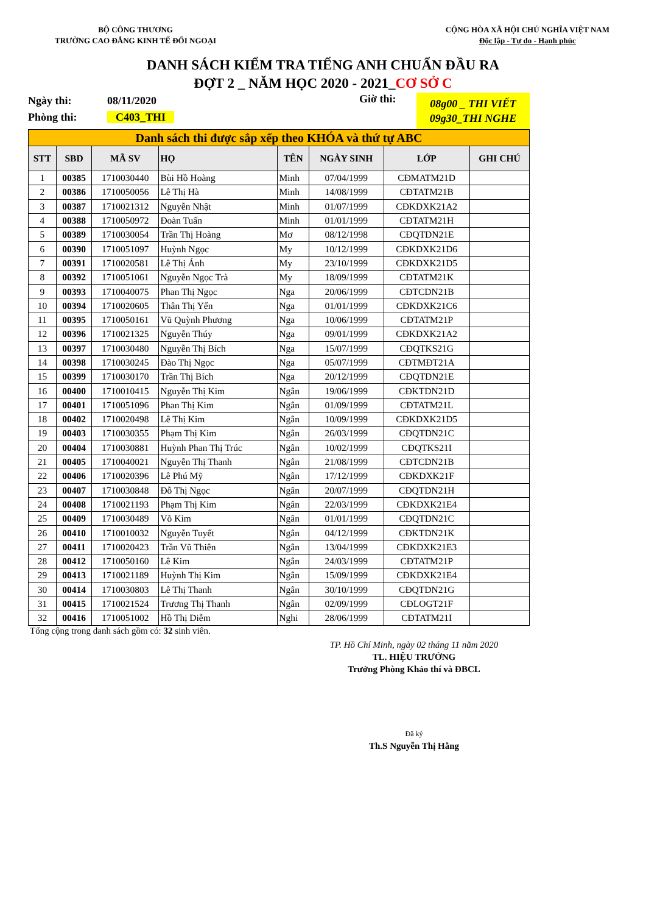BỘ CÔNG THƯƠNG
TRƯỜNG CAO ĐẲNG KINH TẾ ĐỐI NGOẠI
CỘNG HÒA XÃ HỘI CHỦ NGHĨA VIỆT NAM
Độc lập - Tự do - Hạnh phúc
DANH SÁCH KIỂM TRA TIẾNG ANH CHUẨN ĐẦU RA
ĐỢT 2 _ NĂM HỌC 2020 - 2021_CƠ SỞ C
Ngày thi:
Phòng thi:
08/11/2020
C403_THI
Giờ thi:
08g00 _ THI VIẾT
09g30_THI NGHE
| Danh sách thi được sắp xếp theo KHÓA và thứ tự ABC | | | | | | | |
| STT | SBD | MÃ SV | HỌ | TÊN | NGÀY SINH | LỚP | GHI CHÚ |
| 1 | 00385 | 1710030440 | Bùi Hồ Hoàng | Minh | 07/04/1999 | CĐMATM21D | |
| 2 | 00386 | 1710050056 | Lê Thị Hà | Minh | 14/08/1999 | CĐTATM21B | |
| 3 | 00387 | 1710021312 | Nguyễn Nhật | Minh | 01/07/1999 | CĐKDXK21A2 | |
| 4 | 00388 | 1710050972 | Đoàn Tuấn | Minh | 01/01/1999 | CĐTATM21H | |
| 5 | 00389 | 1710030054 | Trần Thị Hoàng | Mơ | 08/12/1998 | CĐQTDN21E | |
| 6 | 00390 | 1710051097 | Huỳnh Ngọc | My | 10/12/1999 | CĐKDXK21D6 | |
| 7 | 00391 | 1710020581 | Lê Thị Ánh | My | 23/10/1999 | CĐKDXK21D5 | |
| 8 | 00392 | 1710051061 | Nguyễn Ngọc Trà | My | 18/09/1999 | CĐTATM21K | |
| 9 | 00393 | 1710040075 | Phan Thị Ngọc | Nga | 20/06/1999 | CĐTCDN21B | |
| 10 | 00394 | 1710020605 | Thân Thị Yến | Nga | 01/01/1999 | CĐKDXK21C6 | |
| 11 | 00395 | 1710050161 | Vũ Quỳnh Phương | Nga | 10/06/1999 | CĐTATM21P | |
| 12 | 00396 | 1710021325 | Nguyễn Thúy | Nga | 09/01/1999 | CĐKDXK21A2 | |
| 13 | 00397 | 1710030480 | Nguyễn Thị Bích | Nga | 15/07/1999 | CĐQTKS21G | |
| 14 | 00398 | 1710030245 | Đào Thị Ngọc | Nga | 05/07/1999 | CĐTMĐT21A | |
| 15 | 00399 | 1710030170 | Trần Thị Bích | Nga | 20/12/1999 | CĐQTDN21E | |
| 16 | 00400 | 1710010415 | Nguyễn Thị Kim | Ngân | 19/06/1999 | CĐKTDN21D | |
| 17 | 00401 | 1710051096 | Phan Thị Kim | Ngân | 01/09/1999 | CĐTATM21L | |
| 18 | 00402 | 1710020498 | Lê Thị Kim | Ngân | 10/09/1999 | CĐKDXK21D5 | |
| 19 | 00403 | 1710030355 | Phạm Thị Kim | Ngân | 26/03/1999 | CĐQTDN21C | |
| 20 | 00404 | 1710030881 | Huỳnh Phan Thị Trúc | Ngân | 10/02/1999 | CĐQTKS21I | |
| 21 | 00405 | 1710040021 | Nguyễn Thị Thanh | Ngân | 21/08/1999 | CĐTCDN21B | |
| 22 | 00406 | 1710020396 | Lê Phú Mỹ | Ngân | 17/12/1999 | CĐKDXK21F | |
| 23 | 00407 | 1710030848 | Đỗ Thị Ngọc | Ngân | 20/07/1999 | CĐQTDN21H | |
| 24 | 00408 | 1710021193 | Phạm Thị Kim | Ngân | 22/03/1999 | CĐKDXK21E4 | |
| 25 | 00409 | 1710030489 | Võ Kim | Ngân | 01/01/1999 | CĐQTDN21C | |
| 26 | 00410 | 1710010032 | Nguyễn Tuyết | Ngân | 04/12/1999 | CĐKTDN21K | |
| 27 | 00411 | 1710020423 | Trần Vũ Thiên | Ngân | 13/04/1999 | CĐKDXK21E3 | |
| 28 | 00412 | 1710050160 | Lê Kim | Ngân | 24/03/1999 | CĐTATM21P | |
| 29 | 00413 | 1710021189 | Huỳnh Thị Kim | Ngân | 15/09/1999 | CĐKDXK21E4 | |
| 30 | 00414 | 1710030803 | Lê Thị Thanh | Ngân | 30/10/1999 | CĐQTDN21G | |
| 31 | 00415 | 1710021524 | Trương Thị Thanh | Ngân | 02/09/1999 | CĐLOGT21F | |
| 32 | 00416 | 1710051002 | Hồ Thị Diễm | Nghi | 28/06/1999 | CĐTATM21I | |
Tổng cộng trong danh sách gồm có: 32 sinh viên.
TP. Hồ Chí Minh, ngày 02 tháng 11 năm 2020
TL. HIỆU TRƯỞNG
Trưởng Phòng Khảo thí và ĐBCL
Đã ký
Th.S Nguyễn Thị Hằng